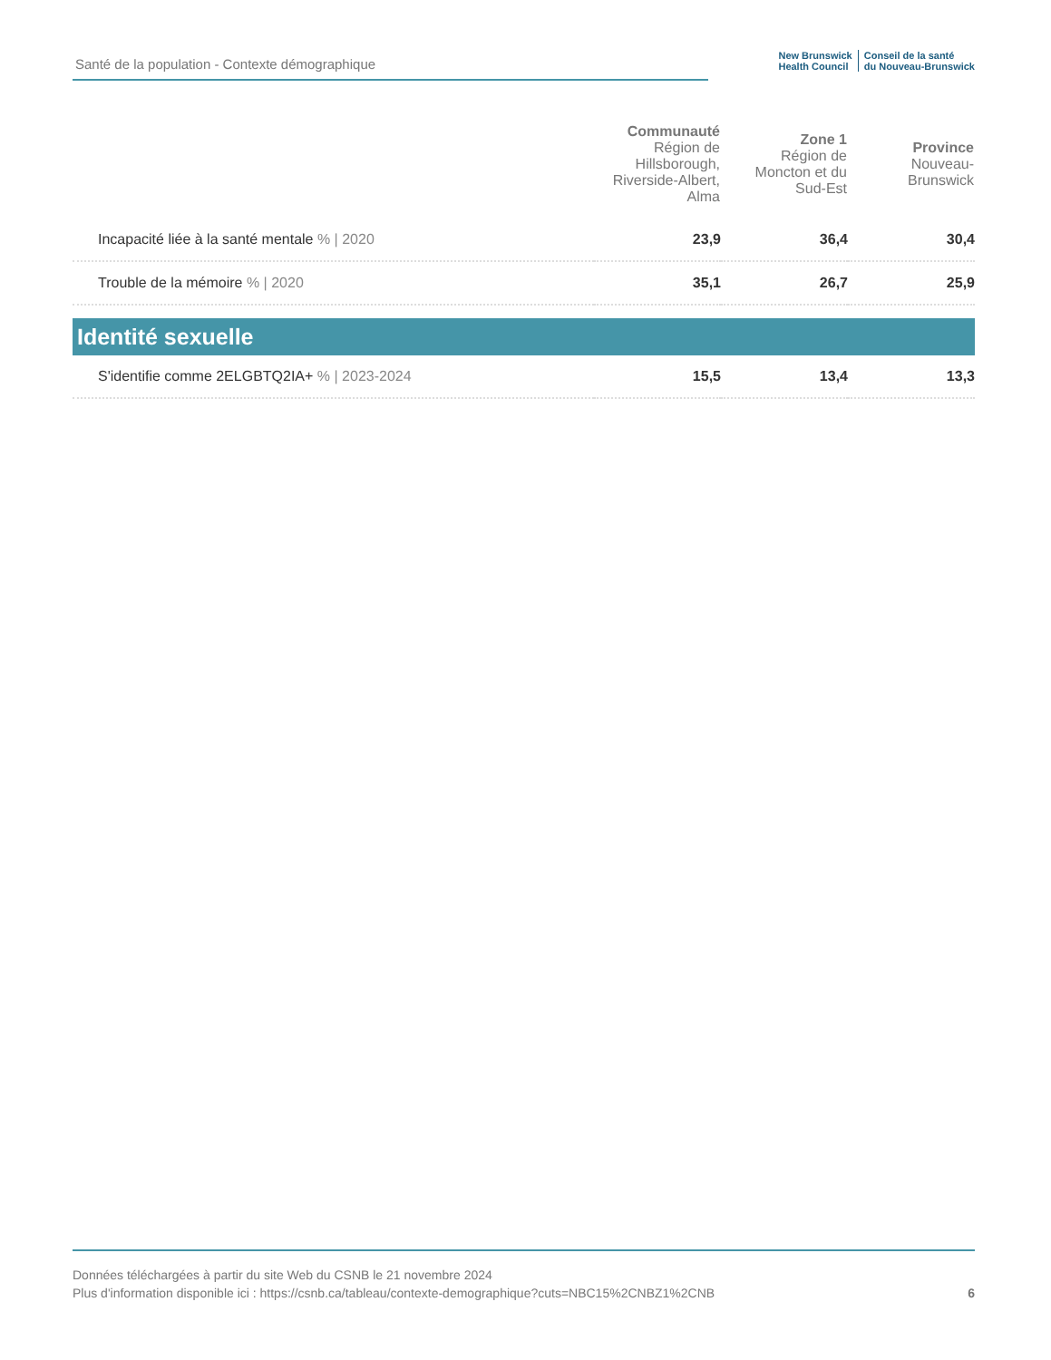Santé de la population - Contexte démographique
New Brunswick
Health Council
Conseil de la santé
du Nouveau-Brunswick
| | Communauté Région de Hillsborough, Riverside-Albert, Alma | Zone 1 Région de Moncton et du Sud-Est | Province Nouveau-Brunswick |
| --- | --- | --- | --- |
| Incapacité liée à la santé mentale % / 2020 | 23,9 | 36,4 | 30,4 |
| Trouble de la mémoire % / 2020 | 35,1 | 26,7 | 25,9 |
| Identité sexuelle | | | |
| S'identifie comme 2ELGBTQ2IA+ % / 2023-2024 | 15,5 | 13,4 | 13,3 |
Données téléchargées à partir du site Web du CSNB le 21 novembre 2024
Plus d'information disponible ici : https://csnb.ca/tableau/contexte-demographique?cuts=NBC15%2CNBZ1%2CNB
6